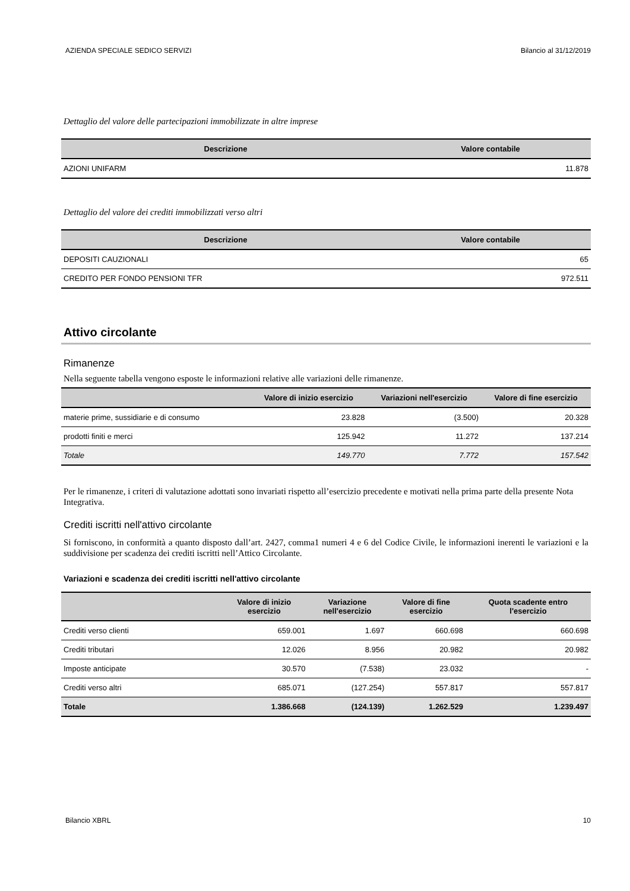AZIENDA SPECIALE SEDICO SERVIZI Bilancio al 31/12/2019
Dettaglio del valore delle partecipazioni immobilizzate in altre imprese
| Descrizione | Valore contabile |
| --- | --- |
| AZIONI UNIFARM | 11.878 |
Dettaglio del valore dei crediti immobilizzati verso altri
| Descrizione | Valore contabile |
| --- | --- |
| DEPOSITI CAUZIONALI | 65 |
| CREDITO PER FONDO PENSIONI TFR | 972.511 |
Attivo circolante
Rimanenze
Nella seguente tabella vengono esposte le informazioni relative alle variazioni delle rimanenze.
| | Valore di inizio esercizio | Variazioni nell'esercizio | Valore di fine esercizio |
| --- | --- | --- | --- |
| materie prime, sussidiarie e di consumo | 23.828 | (3.500) | 20.328 |
| prodotti finiti e merci | 125.942 | 11.272 | 137.214 |
| Totale | 149.770 | 7.772 | 157.542 |
Per le rimanenze, i criteri di valutazione adottati sono invariati rispetto all’esercizio precedente e motivati nella prima parte della presente Nota Integrativa.
Crediti iscritti nell'attivo circolante
Si forniscono, in conformità a quanto disposto dall’art. 2427, comma1 numeri 4 e 6 del Codice Civile, le informazioni inerenti le variazioni e la suddivisione per scadenza dei crediti iscritti nell’Attico Circolante.
Variazioni e scadenza dei crediti iscritti nell'attivo circolante
| | Valore di inizio esercizio | Variazione nell'esercizio | Valore di fine esercizio | Quota scadente entro l'esercizio |
| --- | --- | --- | --- | --- |
| Crediti verso clienti | 659.001 | 1.697 | 660.698 | 660.698 |
| Crediti tributari | 12.026 | 8.956 | 20.982 | 20.982 |
| Imposte anticipate | 30.570 | (7.538) | 23.032 | - |
| Crediti verso altri | 685.071 | (127.254) | 557.817 | 557.817 |
| Totale | 1.386.668 | (124.139) | 1.262.529 | 1.239.497 |
Bilancio XBRL 10